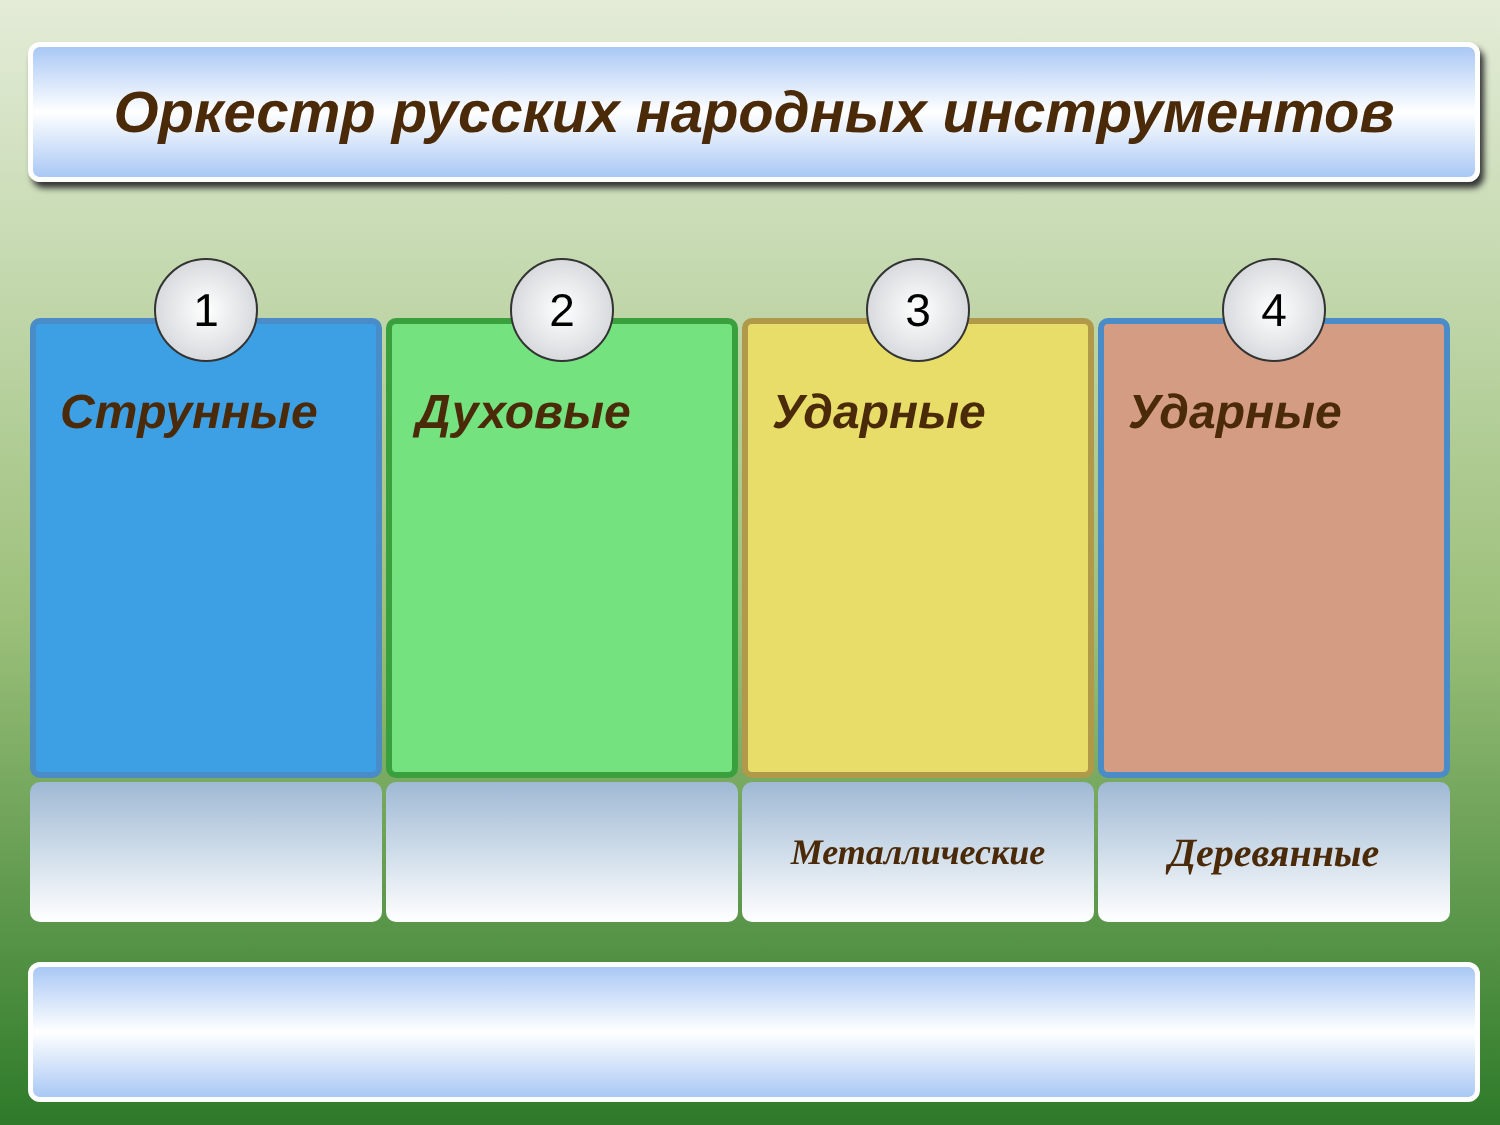Оркестр русских народных инструментов
1
Струнные
2
Духовые
3
Ударные
Металлические
4
Ударные
Деревянные